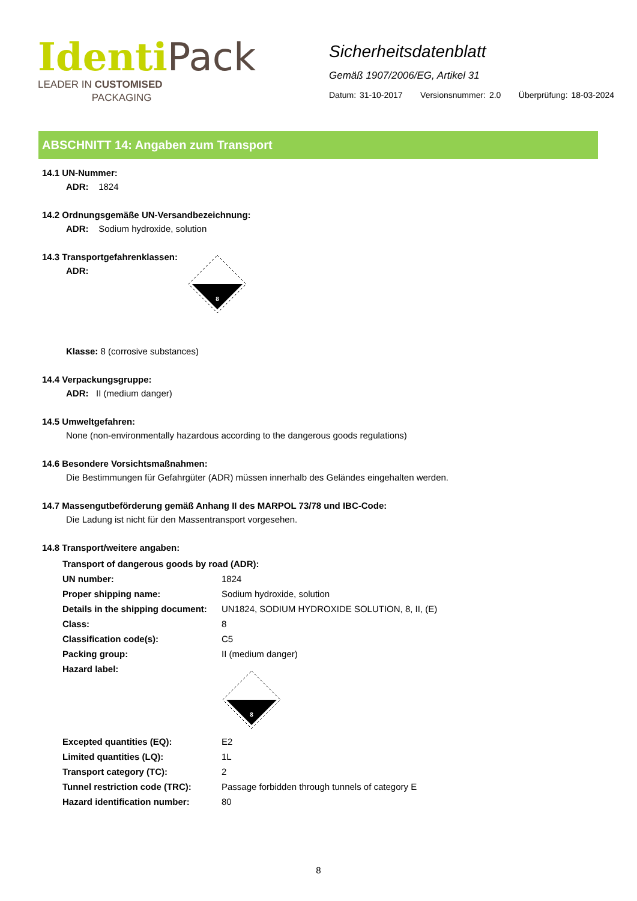Identi Pack
LEADER IN CUSTOMISED
PACKAGING
Sicherheitsdatenblatt
Gemäß 1907/2006/EG, Artikel 31
Datum: 31-10-2017 Versionsnummer: 2.0 Überprüfung: 18-03-2024
ABSCHNITT 14: Angaben zum Transport
14.1 UN-Nummer:
ADR: 1824
14.2 Ordnungsgemäße UN-Versandbezeichnung:
ADR: Sodium hydroxide, solution
14.3 Transportgefahrenklassen:
ADR:
8
Klasse: 8 (corrosive substances)
14.4 Verpackungsgruppe:
ADR: II (medium danger)
14.5 Umweltgefahren:
None (non-environmentally hazardous according to the dangerous goods regulations)
14.6 Besondere Vorsichtsmaßnahmen:
Die Bestimmungen für Gefahrgüter (ADR) müssen innerhalb des Geländes eingehalten werden.
14.7 Massengutbeförderung gemäß Anhang II des MARPOL 73/78 und IBC-Code:
Die Ladung ist nicht für den Massentransport vorgesehen.
14.8 Transport/weitere angaben:
| Transport of dangerous goods by road (ADR): | |
| UN number: | 1824 |
| Proper shipping name: | Sodium hydroxide, solution |
| Details in the shipping document: | UN1824, SODIUM HYDROXIDE SOLUTION, 8, II, (E) |
| Class: | 8 |
| Classification code(s): | C5 |
| Packing group: | II (medium danger) |
| Hazard label: | 8 |
| Excepted quantities (EQ): | E2 |
| Limited quantities (LQ): | 1L |
| Transport category (TC): | 2 |
| Tunnel restriction code (TRC): | Passage forbidden through tunnels of category E |
| Hazard identification number: | 80 |
8